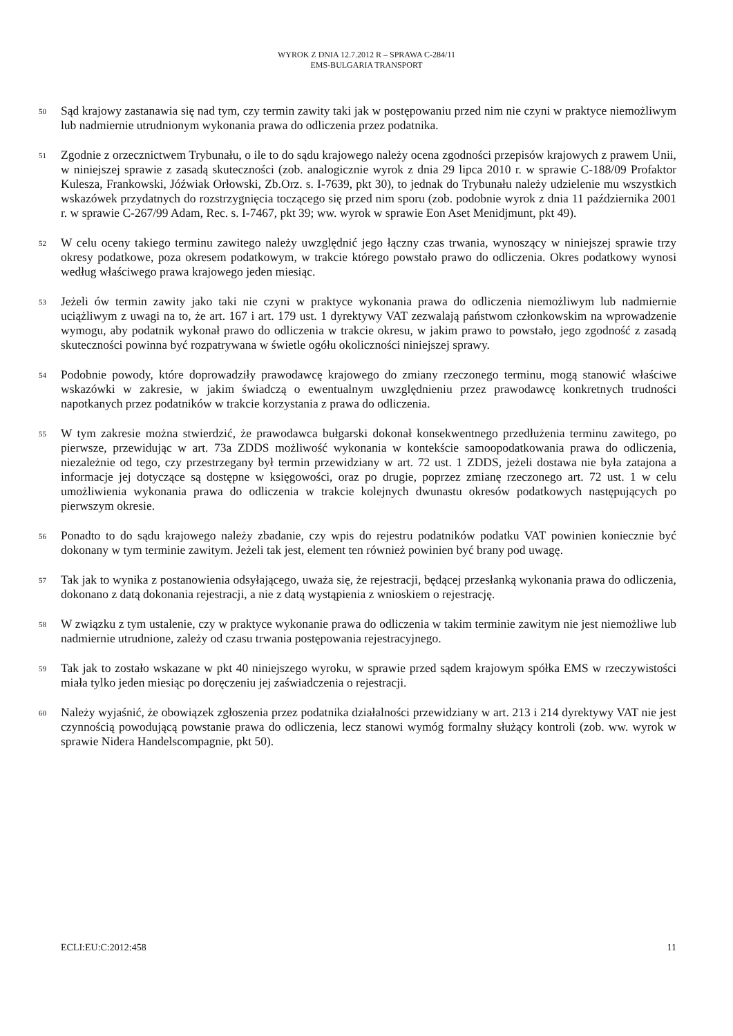WYROK Z DNIA 12.7.2012 R – SPRAWA C-284/11
EMS-BULGARIA TRANSPORT
50
Sąd krajowy zastanawia się nad tym, czy termin zawity taki jak w postępowaniu przed nim nie czyni w praktyce niemożliwym lub nadmiernie utrudnionym wykonania prawa do odliczenia przez podatnika.
51
Zgodnie z orzecznictwem Trybunału, o ile to do sądu krajowego należy ocena zgodności przepisów krajowych z prawem Unii, w niniejszej sprawie z zasadą skuteczności (zob. analogicznie wyrok z dnia 29 lipca 2010 r. w sprawie C-188/09 Profaktor Kulesza, Frankowski, Jóźwiak Orłowski, Zb.Orz. s. I-7639, pkt 30), to jednak do Trybunału należy udzielenie mu wszystkich wskazówek przydatnych do rozstrzygnięcia toczącego się przed nim sporu (zob. podobnie wyrok z dnia 11 października 2001 r. w sprawie C-267/99 Adam, Rec. s. I-7467, pkt 39; ww. wyrok w sprawie Eon Aset Menidjmunt, pkt 49).
52
W celu oceny takiego terminu zawitego należy uwzględnić jego łączny czas trwania, wynoszący w niniejszej sprawie trzy okresy podatkowe, poza okresem podatkowym, w trakcie którego powstało prawo do odliczenia. Okres podatkowy wynosi według właściwego prawa krajowego jeden miesiąc.
53
Jeżeli ów termin zawity jako taki nie czyni w praktyce wykonania prawa do odliczenia niemożliwym lub nadmiernie uciążliwym z uwagi na to, że art. 167 i art. 179 ust. 1 dyrektywy VAT zezwalają państwom członkowskim na wprowadzenie wymogu, aby podatnik wykonał prawo do odliczenia w trakcie okresu, w jakim prawo to powstało, jego zgodność z zasadą skuteczności powinna być rozpatrywana w świetle ogółu okoliczności niniejszej sprawy.
54
Podobnie powody, które doprowadziły prawodawcę krajowego do zmiany rzeczonego terminu, mogą stanowić właściwe wskazówki w zakresie, w jakim świadczą o ewentualnym uwzględnieniu przez prawodawcę konkretnych trudności napotkanych przez podatników w trakcie korzystania z prawa do odliczenia.
55
W tym zakresie można stwierdzić, że prawodawca bułgarski dokonał konsekwentnego przedłużenia terminu zawitego, po pierwsze, przewidując w art. 73a ZDDS możliwość wykonania w kontekście samoopodatkowania prawa do odliczenia, niezależnie od tego, czy przestrzegany był termin przewidziany w art. 72 ust. 1 ZDDS, jeżeli dostawa nie była zatajona a informacje jej dotyczące są dostępne w księgowości, oraz po drugie, poprzez zmianę rzeczonego art. 72 ust. 1 w celu umożliwienia wykonania prawa do odliczenia w trakcie kolejnych dwunastu okresów podatkowych następujących po pierwszym okresie.
56
Ponadto to do sądu krajowego należy zbadanie, czy wpis do rejestru podatników podatku VAT powinien koniecznie być dokonany w tym terminie zawitym. Jeżeli tak jest, element ten również powinien być brany pod uwagę.
57
Tak jak to wynika z postanowienia odsyłającego, uważa się, że rejestracji, będącej przesłanką wykonania prawa do odliczenia, dokonano z datą dokonania rejestracji, a nie z datą wystąpienia z wnioskiem o rejestrację.
58
W związku z tym ustalenie, czy w praktyce wykonanie prawa do odliczenia w takim terminie zawitym nie jest niemożliwe lub nadmiernie utrudnione, zależy od czasu trwania postępowania rejestracyjnego.
59
Tak jak to zostało wskazane w pkt 40 niniejszego wyroku, w sprawie przed sądem krajowym spółka EMS w rzeczywistości miała tylko jeden miesiąc po doręczeniu jej zaświadczenia o rejestracji.
60
Należy wyjaśnić, że obowiązek zgłoszenia przez podatnika działalności przewidziany w art. 213 i 214 dyrektywy VAT nie jest czynnością powodującą powstanie prawa do odliczenia, lecz stanowi wymóg formalny służący kontroli (zob. ww. wyrok w sprawie Nidera Handelscompagnie, pkt 50).
ECLI:EU:C:2012:458 11